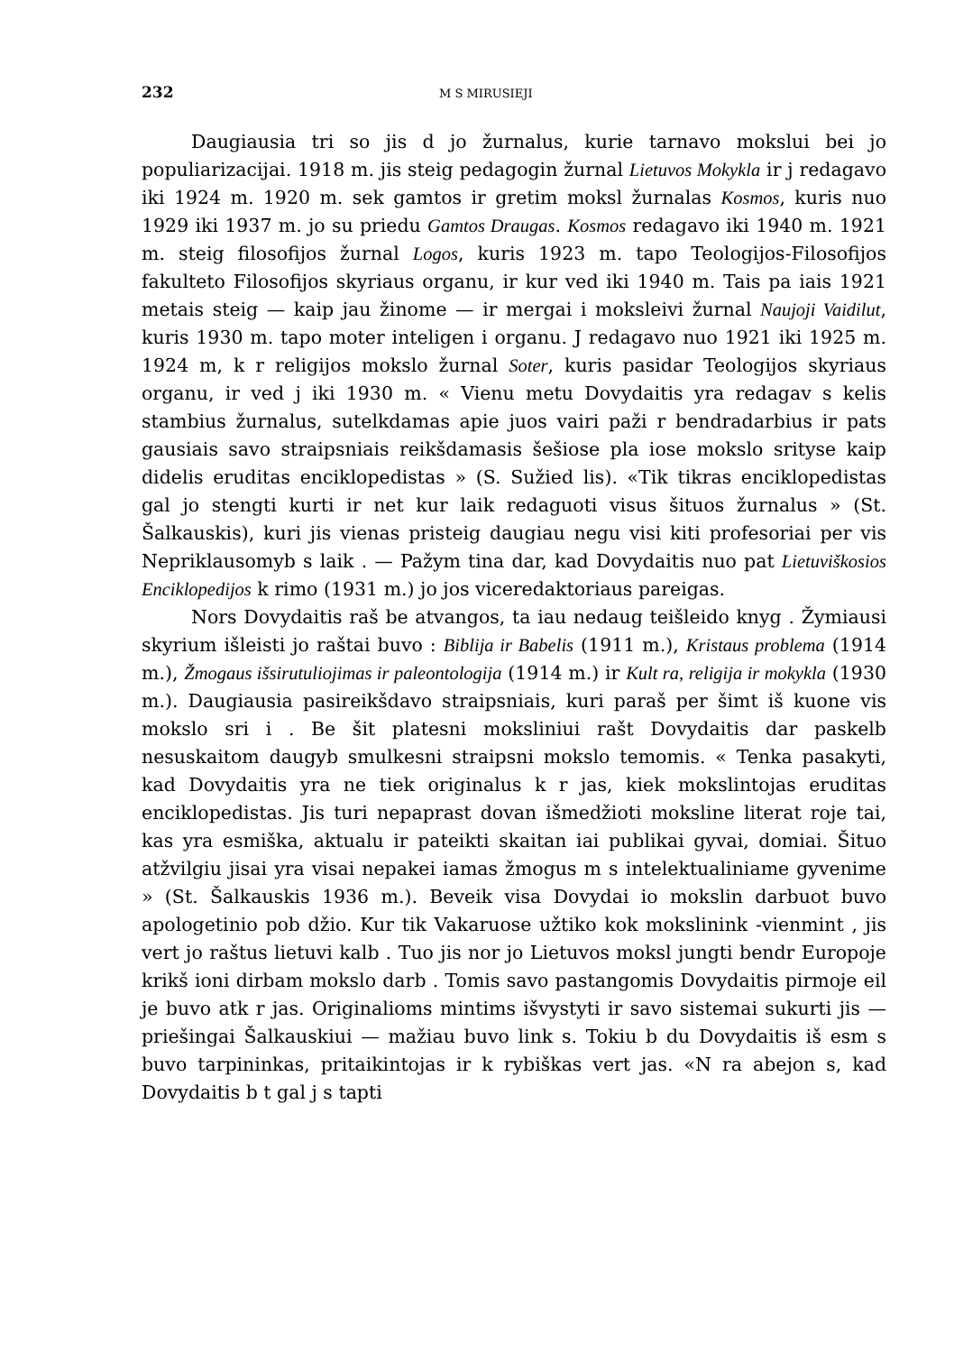232 M S MIRUSIEJI
Daugiausia tri so jis d jo žurnalus, kurie tarnavo mokslui bei jo populiarizacijai. 1918 m. jis steig pedagogin žurnal Lietuvos Mokykla ir j redagavo iki 1924 m. 1920 m. sek gamtos ir gretim moksl žurnalas Kosmos, kuris nuo 1929 iki 1937 m. jo su priedu Gamtos Draugas. Kosmos redagavo iki 1940 m. 1921 m. steig filosofijos žurnal Logos, kuris 1923 m. tapo Teologijos-Filosofijos fakulteto Filosofijos skyriaus organu, ir kur ved iki 1940 m. Tais pa iais 1921 metais steig — kaip jau žinome — ir mergai i moksleivi žurnal Naujoji Vaidilut, kuris 1930 m. tapo moter inteligen i organu. J redagavo nuo 1921 iki 1925 m. 1924 m, k r religijos mokslo žurnal Soter, kuris pasidar Teologijos skyriaus organu, ir ved j iki 1930 m. « Vienu metu Dovydaitis yra redagav s kelis stambius žurnalus, sutelkdamas apie juos vairi paži r bendradarbius ir pats gausiais savo straipsniais reikšdamasis šešiose pla iose mokslo srityse kaip didelis eruditas enciklopedistas » (S. Sužied lis). «Tik tikras enciklopedistas gal jo stengti kurti ir net kur laik redaguoti visus šituos žurnalus » (St. Šalkauskis), kuri jis vienas pristeig daugiau negu visi kiti profesoriai per vis Nepriklausomyb s laik . — Pažym tina dar, kad Dovydaitis nuo pat Lietuviškosios Enciklopedijos k rimo (1931 m.) jo jos viceredaktoriaus pareigas.
Nors Dovydaitis raš be atvangos, ta iau nedaug teišleido knyg . Žymiausi skyrium išleisti jo raštai buvo : Biblija ir Babelis (1911 m.), Kristaus problema (1914 m.), Žmogaus išsirutuliojimas ir paleontologija (1914 m.) ir Kult ra, religija ir mokykla (1930 m.). Daugiausia pasireikšdavo straipsniais, kuri paraš per šimt iš kuone vis mokslo sri i . Be šit platesni moksliniui rašt Dovydaitis dar paskelb nesuskaitom daugyb smulkesni straipsni mokslo temomis. « Tenka pasakyti, kad Dovydaitis yra ne tiek originalus k r jas, kiek mokslintojas eruditas enciklopedistas. Jis turi nepaprast dovan išmedžioti moksline literat roje tai, kas yra esmiška, aktualu ir pateikti skaitan iai publikai gyvai, domiai. Šituo atžvilgiu jisai yra visai nepakei iamas žmogus m s intelektualiniame gyvenime » (St. Šalkauskis 1936 m.). Beveik visa Dovydai io mokslin darbuot buvo apologetinio pob džio. Kur tik Vakaruose užtiko kok mokslinink -vienmint , jis vert jo raštus lietuvi kalb . Tuo jis nor jo Lietuvos moksl jungti bendr Europoje krikš ioni dirbam mokslo darb . Tomis savo pastangomis Dovydaitis pirmoje eil je buvo atk r jas. Originalioms mintims išvystyti ir savo sistemai sukurti jis — priešingai Šalkauskiui — mažiau buvo link s. Tokiu b du Dovydaitis iš esm s buvo tarpininkas, pritaikintojas ir k rybiškas vert jas. «N ra abejon s, kad Dovydaitis b t gal j s tapti